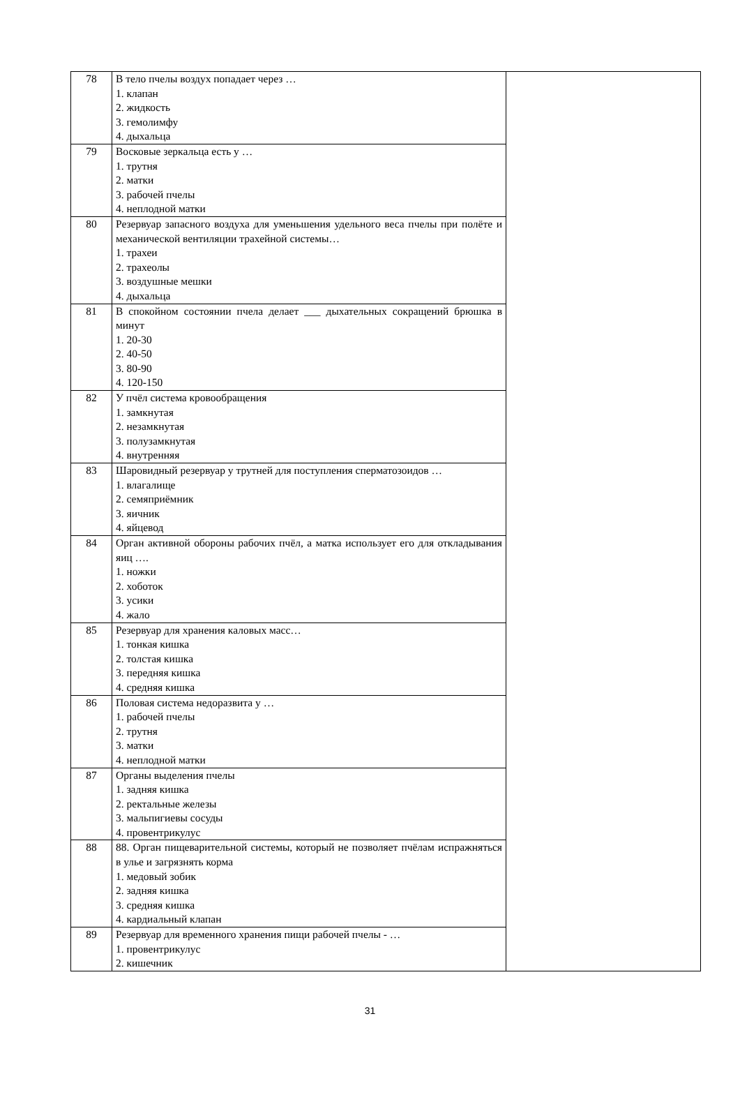| 78 | В тело пчелы воздух попадает через … 1. клапан 2. жидкость 3. гемолимфу 4. дыхальца | |
| 79 | Восковые зеркальца есть у … 1. трутня 2. матки 3. рабочей пчелы 4. неплодной матки | |
| 80 | Резервуар запасного воздуха для уменьшения удельного веса пчелы при полёте и механической вентиляции трахейной системы… 1. трахеи 2. трахеолы 3. воздушные мешки 4. дыхальца | |
| 81 | В спокойном состоянии пчела делает ___ дыхательных сокращений брюшка в минут 1. 20-30 2. 40-50 3. 80-90 4. 120-150 | |
| 82 | У пчёл система кровообращения 1. замкнутая 2. незамкнутая 3. полузамкнутая 4. внутренняя | |
| 83 | Шаровидный резервуар у трутней для поступления сперматозоидов … 1. влагалище 2. семяприёмник 3. яичник 4. яйцевод | |
| 84 | Орган активной обороны рабочих пчёл, а матка использует его для откладывания яиц …. 1. ножки 2. хоботок 3. усики 4. жало | |
| 85 | Резервуар для хранения каловых масс… 1. тонкая кишка 2. толстая кишка 3. передняя кишка 4. средняя кишка | |
| 86 | Половая система недоразвита у … 1. рабочей пчелы 2. трутня 3. матки 4. неплодной матки | |
| 87 | Органы выделения пчелы 1. задняя кишка 2. ректальные железы 3. мальпигиевы сосуды 4. провентрикулус | |
| 88 | 88. Орган пищеварительной системы, который не позволяет пчёлам испражняться в улье и загрязнять корма 1. медовый зобик 2. задняя кишка 3. средняя кишка 4. кардиальный клапан | |
| 89 | Резервуар для временного хранения пищи рабочей пчелы - … 1. провентрикулус 2. кишечник | |
31